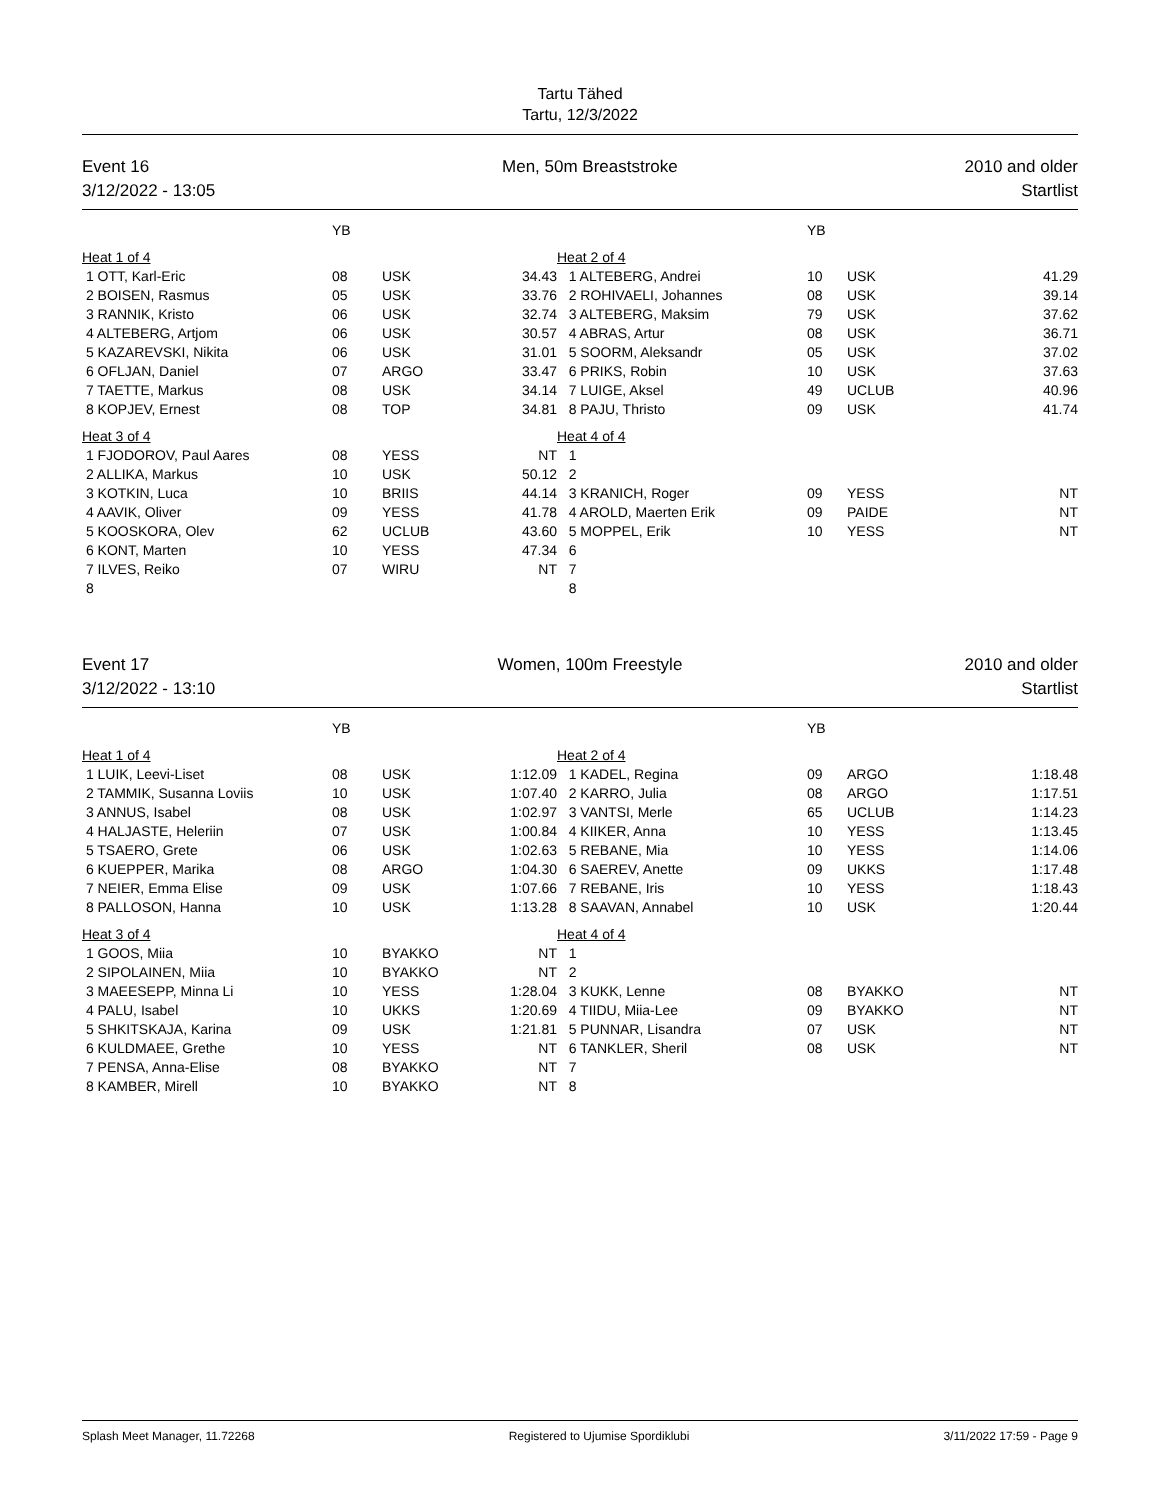Tartu Tähed
Tartu, 12/3/2022
Event 16
3/12/2022 - 13:05
Men, 50m Breaststroke 2010 and older
Startlist
| | YB | | | | YB | | |
| --- | --- | --- | --- | --- | --- | --- | --- |
| Heat 1 of 4 | | | | Heat 2 of 4 | | | |
| 1 OTT, Karl-Eric | 08 | USK | 34.43 | 1 ALTEBERG, Andrei | 10 | USK | 41.29 |
| 2 BOISEN, Rasmus | 05 | USK | 33.76 | 2 ROHIVAELI, Johannes | 08 | USK | 39.14 |
| 3 RANNIK, Kristo | 06 | USK | 32.74 | 3 ALTEBERG, Maksim | 79 | USK | 37.62 |
| 4 ALTEBERG, Artjom | 06 | USK | 30.57 | 4 ABRAS, Artur | 08 | USK | 36.71 |
| 5 KAZAREVSKI, Nikita | 06 | USK | 31.01 | 5 SOORM, Aleksandr | 05 | USK | 37.02 |
| 6 OFLJAN, Daniel | 07 | ARGO | 33.47 | 6 PRIKS, Robin | 10 | USK | 37.63 |
| 7 TAETTE, Markus | 08 | USK | 34.14 | 7 LUIGE, Aksel | 49 | UCLUB | 40.96 |
| 8 KOPJEV, Ernest | 08 | TOP | 34.81 | 8 PAJU, Thristo | 09 | USK | 41.74 |
| Heat 3 of 4 | | | | Heat 4 of 4 | | | |
| 1 FJODOROV, Paul Aares | 08 | YESS | NT | 1 | | | |
| 2 ALLIKA, Markus | 10 | USK | 50.12 | 2 | | | |
| 3 KOTKIN, Luca | 10 | BRIIS | 44.14 | 3 KRANICH, Roger | 09 | YESS | NT |
| 4 AAVIK, Oliver | 09 | YESS | 41.78 | 4 AROLD, Maerten Erik | 09 | PAIDE | NT |
| 5 KOOSKORA, Olev | 62 | UCLUB | 43.60 | 5 MOPPEL, Erik | 10 | YESS | NT |
| 6 KONT, Marten | 10 | YESS | 47.34 | 6 | | | |
| 7 ILVES, Reiko | 07 | WIRU | NT | 7 | | | |
| 8 | | | | 8 | | | |
Event 17
3/12/2022 - 13:10
Women, 100m Freestyle 2010 and older
Startlist
| | YB | | | | YB | | |
| --- | --- | --- | --- | --- | --- | --- | --- |
| Heat 1 of 4 | | | | Heat 2 of 4 | | | |
| 1 LUIK, Leevi-Liset | 08 | USK | 1:12.09 | 1 KADEL, Regina | 09 | ARGO | 1:18.48 |
| 2 TAMMIK, Susanna Loviis | 10 | USK | 1:07.40 | 2 KARRO, Julia | 08 | ARGO | 1:17.51 |
| 3 ANNUS, Isabel | 08 | USK | 1:02.97 | 3 VANTSI, Merle | 65 | UCLUB | 1:14.23 |
| 4 HALJASTE, Heleriin | 07 | USK | 1:00.84 | 4 KIIKER, Anna | 10 | YESS | 1:13.45 |
| 5 TSAERO, Grete | 06 | USK | 1:02.63 | 5 REBANE, Mia | 10 | YESS | 1:14.06 |
| 6 KUEPPER, Marika | 08 | ARGO | 1:04.30 | 6 SAEREV, Anette | 09 | UKKS | 1:17.48 |
| 7 NEIER, Emma Elise | 09 | USK | 1:07.66 | 7 REBANE, Iris | 10 | YESS | 1:18.43 |
| 8 PALLOSON, Hanna | 10 | USK | 1:13.28 | 8 SAAVAN, Annabel | 10 | USK | 1:20.44 |
| Heat 3 of 4 | | | | Heat 4 of 4 | | | |
| 1 GOOS, Miia | 10 | BYAKKO | NT | 1 | | | |
| 2 SIPOLAINEN, Miia | 10 | BYAKKO | NT | 2 | | | |
| 3 MAEESEPP, Minna Li | 10 | YESS | 1:28.04 | 3 KUKK, Lenne | 08 | BYAKKO | NT |
| 4 PALU, Isabel | 10 | UKKS | 1:20.69 | 4 TIIDU, Miia-Lee | 09 | BYAKKO | NT |
| 5 SHKITSKAJA, Karina | 09 | USK | 1:21.81 | 5 PUNNAR, Lisandra | 07 | USK | NT |
| 6 KULDMAEE, Grethe | 10 | YESS | NT | 6 TANKLER, Sheril | 08 | USK | NT |
| 7 PENSA, Anna-Elise | 08 | BYAKKO | NT | 7 | | | |
| 8 KAMBER, Mirell | 10 | BYAKKO | NT | 8 | | | |
Splash Meet Manager, 11.72268 Registered to Ujumise Spordiklubi
3/11/2022 17:59 - Page 9